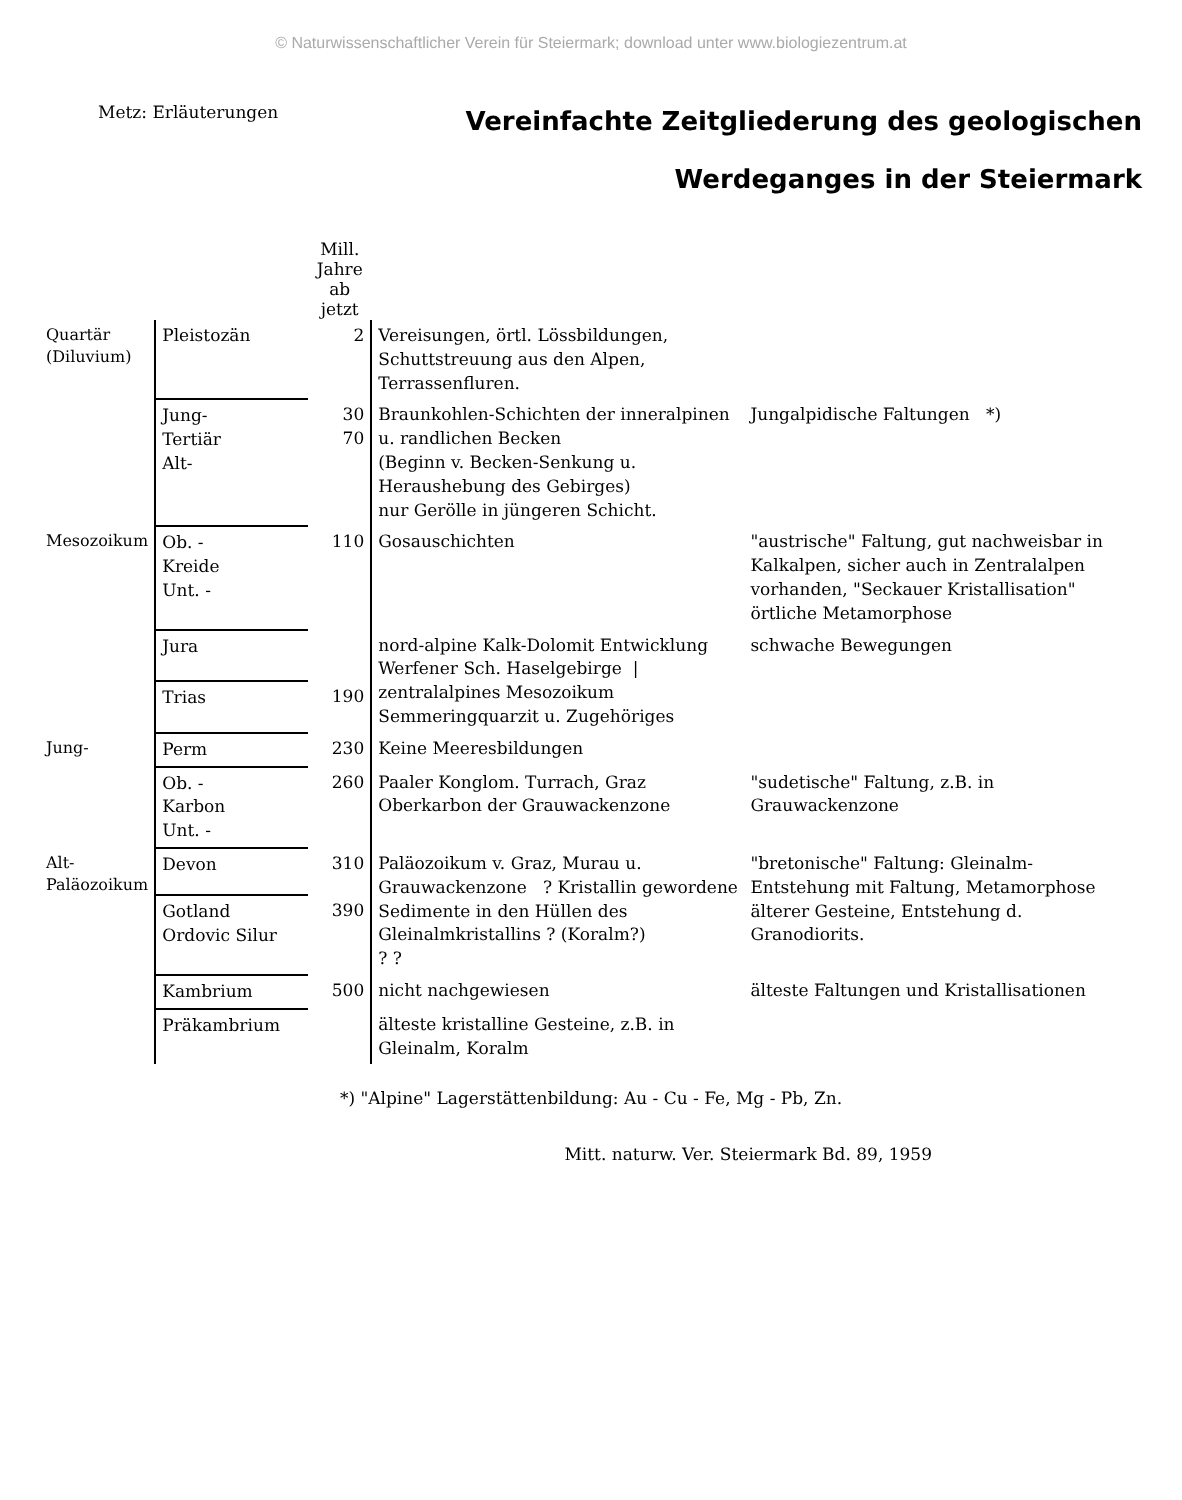© Naturwissenschaftlicher Verein für Steiermark; download unter www.biologiezentrum.at
Metz: Erläuterungen
Vereinfachte Zeitgliederung des geologischen
Werdeganges in der Steiermark
| | | Mill. Jahre ab jetzt | | |
| --- | --- | --- | --- | --- |
| Quartär (Diluvium) | Pleistozän | 2 | Vereisungen, örtl. Lössbildungen, Schuttstreuung aus den Alpen, Terrassenfluren. | |
| | Jung- Tertiär Alt- | 30 70 | Braunkohlen-Schichten der inneralpinen u. randlichen Becken (Beginn v. Becken-Senkung u. Heraushebung des Gebirges) nur Gerölle in jüngeren Schicht. | Jungalpidische Faltungen *) |
| Mesozoikum | Ob. - Kreide Unt. - | 110 | Gosauschichten | "austrische" Faltung, gut nachweisbar in Kalkalpen, sicher auch in Zentralalpen vorhanden, "Seckauer Kristallisation" örtliche Metamorphose |
| | Jura | | nord-alpine Kalk-Dolomit Entwicklung Werfener Sch. Haselgebirge / zentralalpines Mesozoikum Semmeringquarzit u. Zugehöriges | schwache Bewegungen |
| | Trias | 190 | | |
| Jung- | Perm | 230 | Keine Meeresbildungen | |
| | Ob. - Karbon Unt. - | 260 | Paaler Konglom. Turrach, Graz Oberkarbon der Grauwackenzone | "sudetische" Faltung, z.B. in Grauwackenzone |
| Alt- Paläozoikum | Devon | 310 | Paläozoikum v. Graz, Murau u. Grauwackenzone ? Kristallin gewordene Sedimente in den Hüllen des Gleinalmkristallins ? (Koralm?) ? ? | "bretonische" Faltung: Gleinalm-Entstehung mit Faltung, Metamorphose älterer Gesteine, Entstehung d. Granodiorits. |
| | Gotland Ordovic Silur | 390 | | |
| | Kambrium | 500 | nicht nachgewiesen | älteste Faltungen und Kristallisationen |
| | Präkambrium | | älteste kristalline Gesteine, z.B. in Gleinalm, Koralm | |
*) "Alpine" Lagerstättenbildung: Au - Cu - Fe, Mg - Pb, Zn.
Mitt. naturw. Ver. Steiermark Bd. 89, 1959